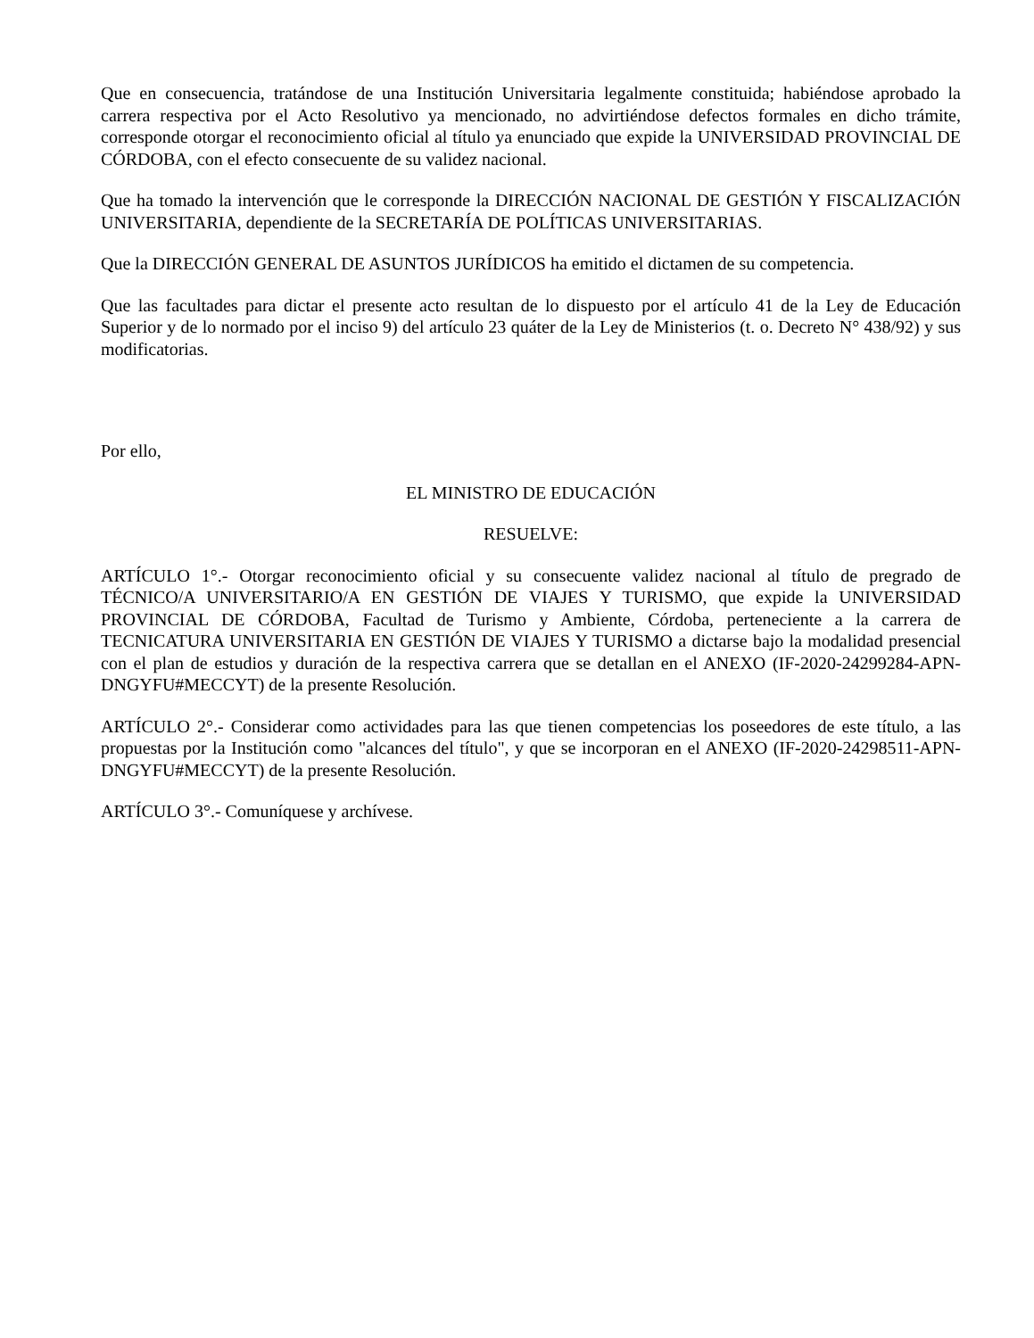Que en consecuencia, tratándose de una Institución Universitaria legalmente constituida; habiéndose aprobado la carrera respectiva por el Acto Resolutivo ya mencionado, no advirtiéndose defectos formales en dicho trámite, corresponde otorgar el reconocimiento oficial al título ya enunciado que expide la UNIVERSIDAD PROVINCIAL DE CÓRDOBA, con el efecto consecuente de su validez nacional.
Que ha tomado la intervención que le corresponde la DIRECCIÓN NACIONAL DE GESTIÓN Y FISCALIZACIÓN UNIVERSITARIA, dependiente de la SECRETARÍA DE POLÍTICAS UNIVERSITARIAS.
Que la DIRECCIÓN GENERAL DE ASUNTOS JURÍDICOS ha emitido el dictamen de su competencia.
Que las facultades para dictar el presente acto resultan de lo dispuesto por el artículo 41 de la Ley de Educación Superior y de lo normado por el inciso 9) del artículo 23 quáter de la Ley de Ministerios (t. o. Decreto N° 438/92) y sus modificatorias.
Por ello,
EL MINISTRO DE EDUCACIÓN
RESUELVE:
ARTÍCULO 1°.- Otorgar reconocimiento oficial y su consecuente validez nacional al título de pregrado de TÉCNICO/A UNIVERSITARIO/A EN GESTIÓN DE VIAJES Y TURISMO, que expide la UNIVERSIDAD PROVINCIAL DE CÓRDOBA, Facultad de Turismo y Ambiente, Córdoba, perteneciente a la carrera de TECNICATURA UNIVERSITARIA EN GESTIÓN DE VIAJES Y TURISMO a dictarse bajo la modalidad presencial con el plan de estudios y duración de la respectiva carrera que se detallan en el ANEXO (IF-2020-24299284-APN-DNGYFU#MECCYT) de la presente Resolución.
ARTÍCULO 2°.- Considerar como actividades para las que tienen competencias los poseedores de este título, a las propuestas por la Institución como "alcances del título", y que se incorporan en el ANEXO (IF-2020-24298511-APN-DNGYFU#MECCYT) de la presente Resolución.
ARTÍCULO 3°.- Comuníquese y archívese.